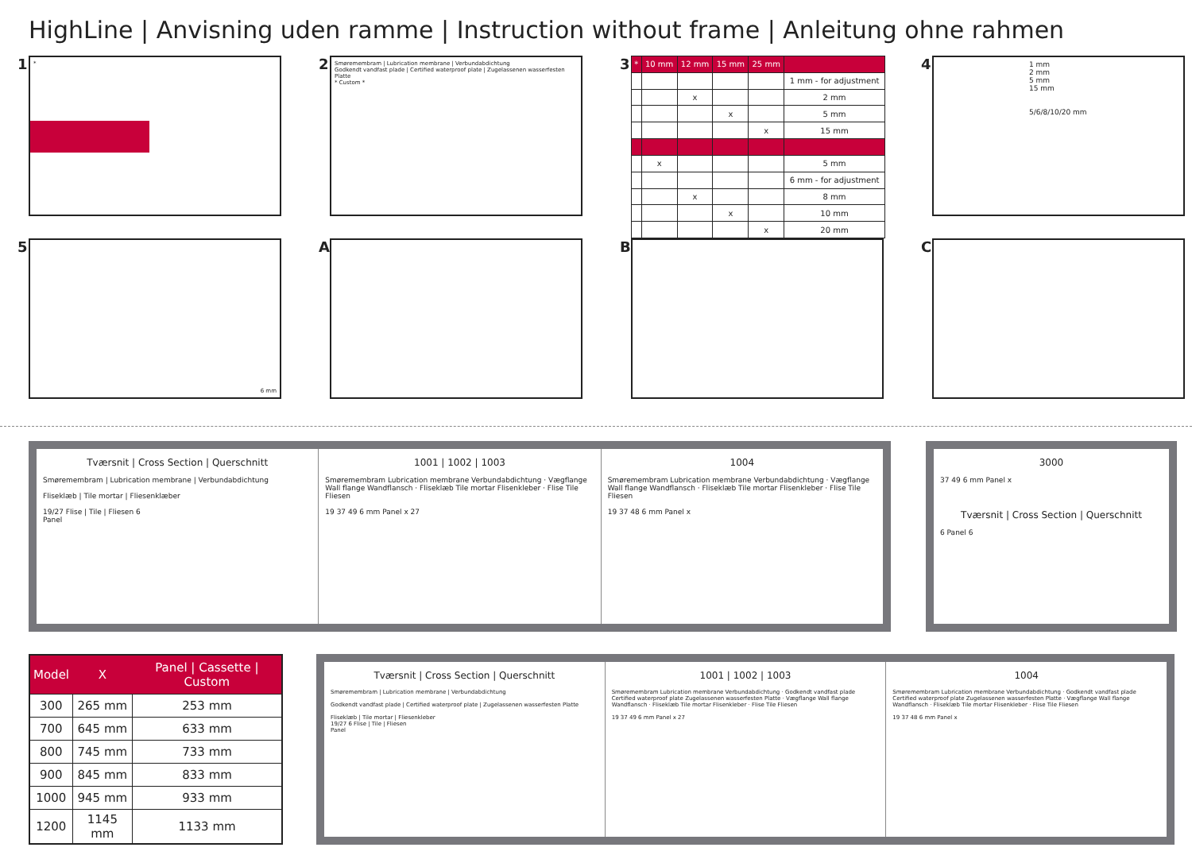HighLine | Anvisning uden ramme | Instruction without frame | Anleitung ohne rahmen
1
*
2
Smøremembram | Lubrication membrane | Verbundabdichtung
Godkendt vandfast plade | Certified waterproof plate | Zugelassenen wasserfesten Platte
* Custom *
3
| * | 10 mm | 12 mm | 15 mm | 25 mm | |
| | | | | | 1 mm - for adjustment |
| | | x | | | 2 mm |
| | | | x | | 5 mm |
| | | | | x | 15 mm |
| | x | | | | 5 mm |
| | | | | | 6 mm - for adjustment |
| | | x | | | 8 mm |
| | | | x | | 10 mm |
| | | | | x | 20 mm |
4
1 mm
2 mm
5 mm
15 mm
5/6/8/10/20 mm
5
6 mm
A B C
Tværsnit | Cross Section | Querschnitt
Smøremembram | Lubrication membrane | Verbundabdichtung
Fliseklæb | Tile mortar | Fliesenklæber
19/27 Flise | Tile | Fliesen 6
Panel
1001 | 1002 | 1003
Smøremembram Lubrication membrane Verbundabdichtung · Vægflange Wall flange Wandflansch · Fliseklæb Tile mortar Flisenkleber · Flise Tile Fliesen
19 37 49 6 mm Panel x 27
1004
Smøremembram Lubrication membrane Verbundabdichtung · Vægflange Wall flange Wandflansch · Fliseklæb Tile mortar Flisenkleber · Flise Tile Fliesen
19 37 48 6 mm Panel x
3000
37 49 6 mm Panel x
Tværsnit | Cross Section | Querschnitt
6 Panel 6
| Model | X | Panel / Cassette / Custom |
| --- | --- | --- |
| 300 | 265 mm | 253 mm |
| 700 | 645 mm | 633 mm |
| 800 | 745 mm | 733 mm |
| 900 | 845 mm | 833 mm |
| 1000 | 945 mm | 933 mm |
| 1200 | 1145 mm | 1133 mm |
Tværsnit | Cross Section | Querschnitt
Smøremembram | Lubrication membrane | Verbundabdichtung
Godkendt vandfast plade | Certified waterproof plate | Zugelassenen wasserfesten Platte
Fliseklæb | Tile mortar | Fliesenkleber
19/27 6 Flise | Tile | Fliesen
Panel
1001 | 1002 | 1003
Smøremembram Lubrication membrane Verbundabdichtung · Godkendt vandfast plade Certified waterproof plate Zugelassenen wasserfesten Platte · Vægflange Wall flange Wandflansch · Fliseklæb Tile mortar Flisenkleber · Flise Tile Fliesen
19 37 49 6 mm Panel x 27
1004
Smøremembram Lubrication membrane Verbundabdichtung · Godkendt vandfast plade Certified waterproof plate Zugelassenen wasserfesten Platte · Vægflange Wall flange Wandflansch · Fliseklæb Tile mortar Flisenkleber · Flise Tile Fliesen
19 37 48 6 mm Panel x